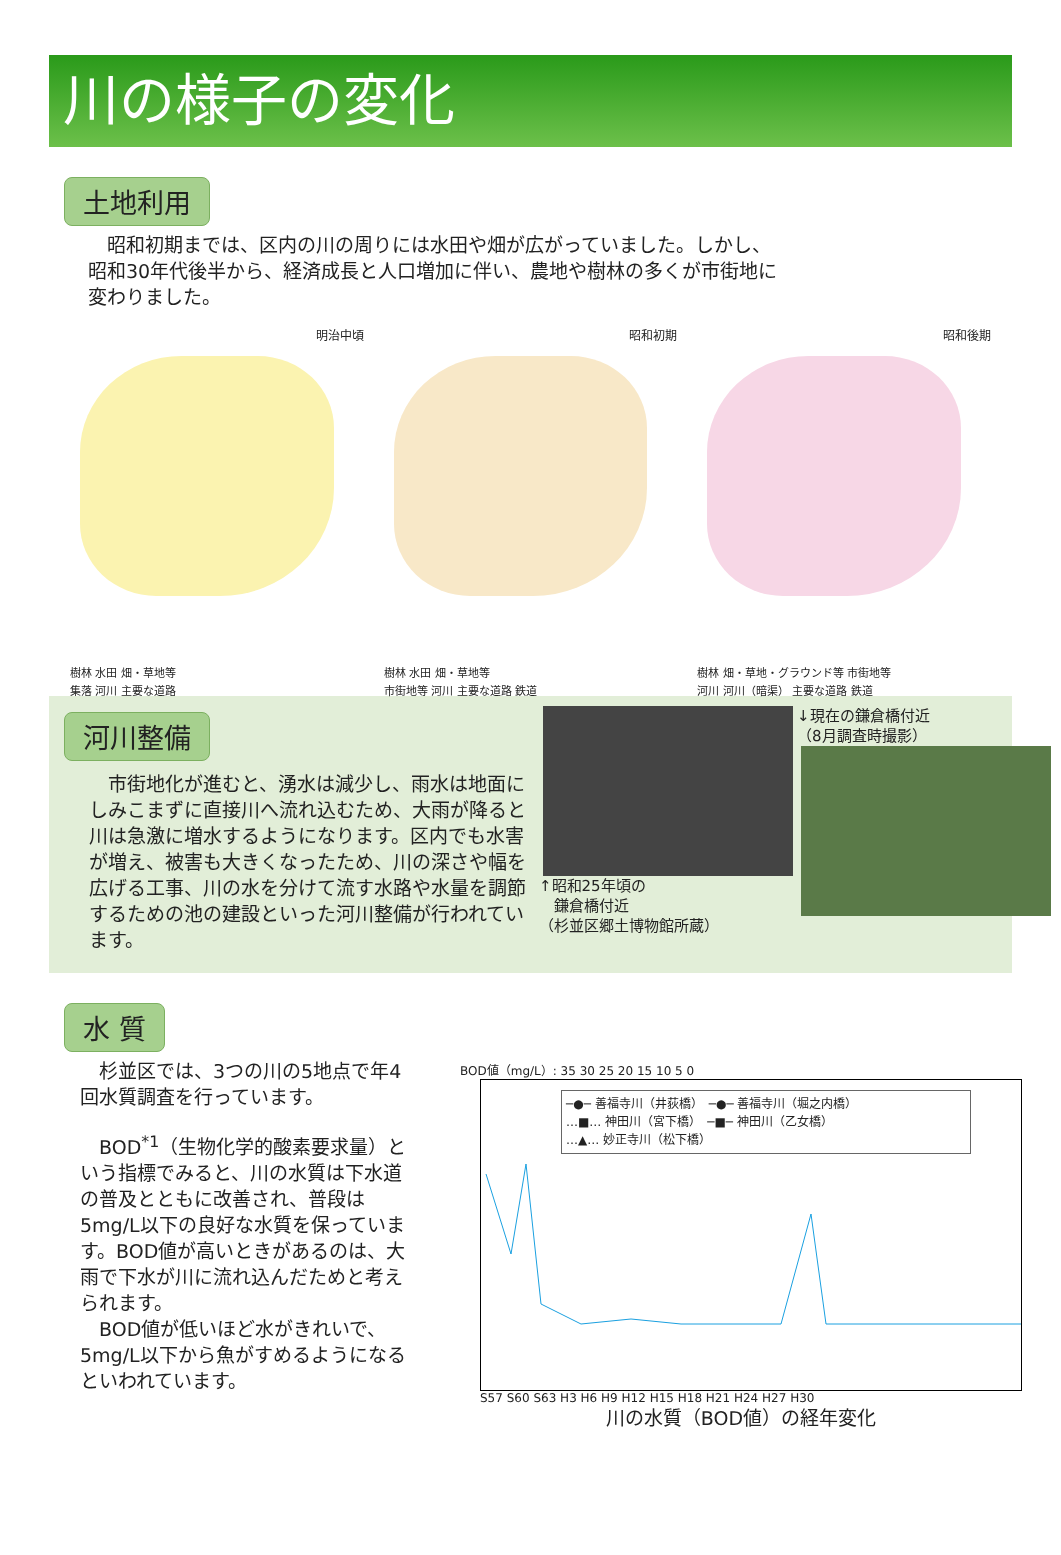川の様子の変化
土地利用
　昭和初期までは、区内の川の周りには水田や畑が広がっていました。しかし、昭和30年代後半から、経済成長と人口増加に伴い、農地や樹林の多くが市街地に変わりました。
明治中頃
樹林 水田 畑・草地等
集落 河川 主要な道路
昭和初期
樹林 水田 畑・草地等
市街地等 河川 主要な道路 鉄道
昭和後期
樹林 畑・草地・グラウンド等 市街地等
河川 河川（暗渠） 主要な道路 鉄道
河川整備
　市街地化が進むと、湧水は減少し、雨水は地面にしみこまずに直接川へ流れ込むため、大雨が降ると川は急激に増水するようになります。区内でも水害が増え、被害も大きくなったため、川の深さや幅を広げる工事、川の水を分けて流す水路や水量を調節するための池の建設といった河川整備が行われています。
↑昭和25年頃の
　鎌倉橋付近
（杉並区郷土博物館所蔵）
↓現在の鎌倉橋付近
（8月調査時撮影）
水 質
　杉並区では、3つの川の5地点で年4回水質調査を行っています。
　BOD<sup>*1</sup>（生物化学的酸素要求量）という指標でみると、川の水質は下水道の普及とともに改善され、普段は5mg/L以下の良好な水質を保っています。BOD値が高いときがあるのは、大雨で下水が川に流れ込んだためと考えられます。
　BOD値が低いほど水がきれいで、5mg/L以下から魚がすめるようになるといわれています。
BOD値（mg/L）: 35 30 25 20 15 10 5 0
─●─ 善福寺川（井荻橋）　─●─ 善福寺川（堀之内橋）
…■… 神田川（宮下橋）　─■─ 神田川（乙女橋）
…▲… 妙正寺川（松下橋）
S57 S60 S63 H3 H6 H9 H12 H15 H18 H21 H24 H27 H30
川の水質（BOD値）の経年変化